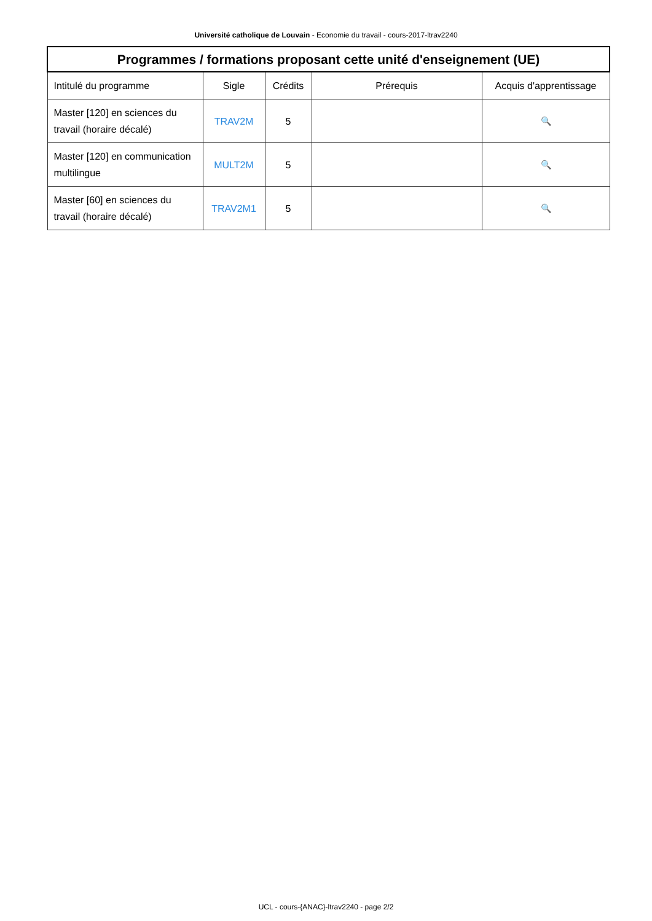Université catholique de Louvain - Economie du travail - cours-2017-ltrav2240
| Programmes / formations proposant cette unité d'enseignement (UE) | | | | |
| --- | --- | --- | --- | --- |
| Intitulé du programme | Sigle | Crédits | Prérequis | Acquis d'apprentissage |
| Master [120] en sciences du travail (horaire décalé) | TRAV2M | 5 | | 🔍 |
| Master [120] en communication multilingue | MULT2M | 5 | | 🔍 |
| Master [60] en sciences du travail (horaire décalé) | TRAV2M1 | 5 | | 🔍 |
UCL - cours-{ANAC}-ltrav2240 - page 2/2